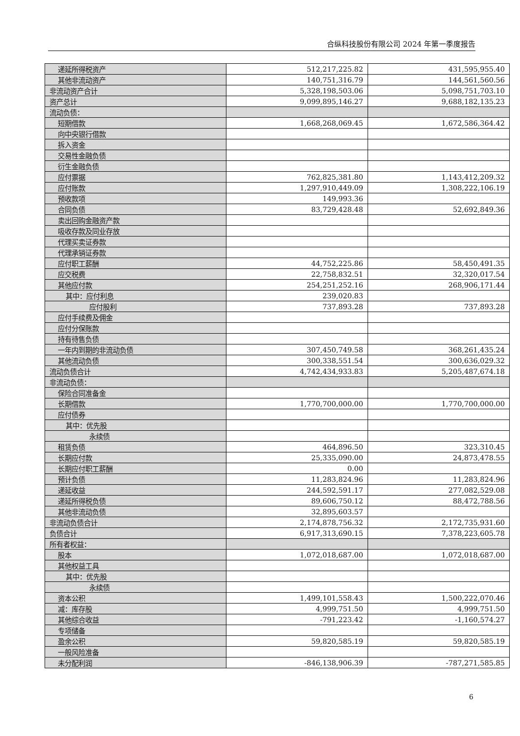合纵科技股份有限公司 2024 年第一季度报告
| 递延所得税资产 | 512,217,225.82 | 431,595,955.40 |
| 其他非流动资产 | 140,751,316.79 | 144,561,560.56 |
| 非流动资产合计 | 5,328,198,503.06 | 5,098,751,703.10 |
| 资产总计 | 9,099,895,146.27 | 9,688,182,135.23 |
| 流动负债： | | |
| 短期借款 | 1,668,268,069.45 | 1,672,586,364.42 |
| 向中央银行借款 | | |
| 拆入资金 | | |
| 交易性金融负债 | | |
| 衍生金融负债 | | |
| 应付票据 | 762,825,381.80 | 1,143,412,209.32 |
| 应付账款 | 1,297,910,449.09 | 1,308,222,106.19 |
| 预收款项 | 149,993.36 | |
| 合同负债 | 83,729,428.48 | 52,692,849.36 |
| 卖出回购金融资产款 | | |
| 吸收存款及同业存放 | | |
| 代理买卖证券款 | | |
| 代理承销证券款 | | |
| 应付职工薪酬 | 44,752,225.86 | 58,450,491.35 |
| 应交税费 | 22,758,832.51 | 32,320,017.54 |
| 其他应付款 | 254,251,252.16 | 268,906,171.44 |
| 其中：应付利息 | 239,020.83 | |
| 应付股利 | 737,893.28 | 737,893.28 |
| 应付手续费及佣金 | | |
| 应付分保账款 | | |
| 持有待售负债 | | |
| 一年内到期的非流动负债 | 307,450,749.58 | 368,261,435.24 |
| 其他流动负债 | 300,338,551.54 | 300,636,029.32 |
| 流动负债合计 | 4,742,434,933.83 | 5,205,487,674.18 |
| 非流动负债： | | |
| 保险合同准备金 | | |
| 长期借款 | 1,770,700,000.00 | 1,770,700,000.00 |
| 应付债券 | | |
| 其中：优先股 | | |
| 永续债 | | |
| 租赁负债 | 464,896.50 | 323,310.45 |
| 长期应付款 | 25,335,090.00 | 24,873,478.55 |
| 长期应付职工薪酬 | 0.00 | |
| 预计负债 | 11,283,824.96 | 11,283,824.96 |
| 递延收益 | 244,592,591.17 | 277,082,529.08 |
| 递延所得税负债 | 89,606,750.12 | 88,472,788.56 |
| 其他非流动负债 | 32,895,603.57 | |
| 非流动负债合计 | 2,174,878,756.32 | 2,172,735,931.60 |
| 负债合计 | 6,917,313,690.15 | 7,378,223,605.78 |
| 所有者权益： | | |
| 股本 | 1,072,018,687.00 | 1,072,018,687.00 |
| 其他权益工具 | | |
| 其中：优先股 | | |
| 永续债 | | |
| 资本公积 | 1,499,101,558.43 | 1,500,222,070.46 |
| 减：库存股 | 4,999,751.50 | 4,999,751.50 |
| 其他综合收益 | -791,223.42 | -1,160,574.27 |
| 专项储备 | | |
| 盈余公积 | 59,820,585.19 | 59,820,585.19 |
| 一般风险准备 | | |
| 未分配利润 | -846,138,906.39 | -787,271,585.85 |
6